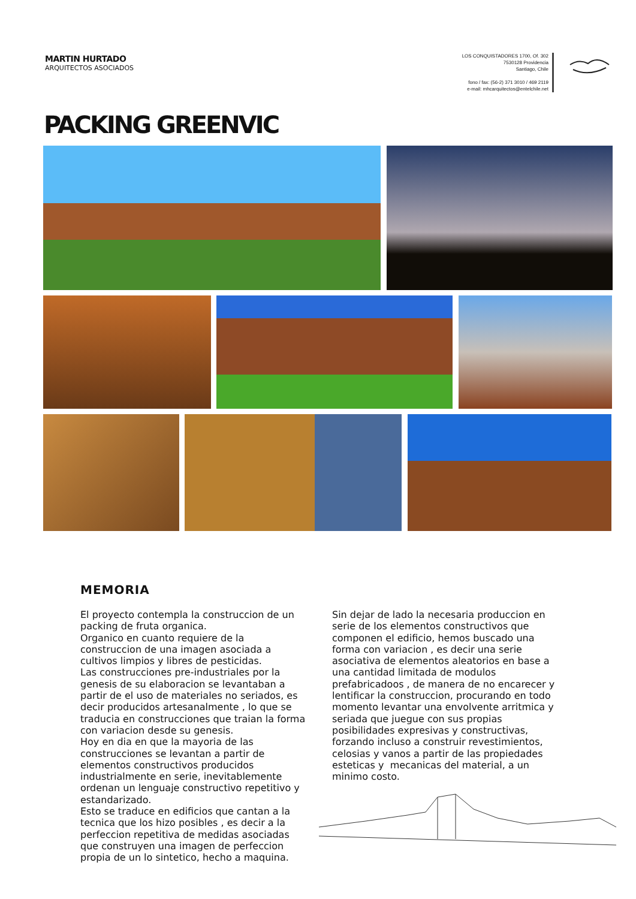MARTIN HURTADO
ARQUITECTOS ASOCIADOS
LOS CONQUISTADORES 1700, Of. 302
7530128 Providencia
Santiago, Chile
fono / fax: (56-2) 371 3010 / 469 2119
e-mail: mhcarquitectos@entelchile.net
PACKING GREENVIC
MEMORIA
El proyecto contempla la construccion de un packing de fruta organica.
Organico en cuanto requiere de la construccion de una imagen asociada a cultivos limpios y libres de pesticidas.
Las construcciones pre-industriales por la genesis de su elaboracion se levantaban a partir de el uso de materiales no seriados, es decir producidos artesanalmente , lo que se traducia en construcciones que traian la forma con variacion desde su genesis.
Hoy en dia en que la mayoria de las construcciones se levantan a partir de elementos constructivos producidos industrialmente en serie, inevitablemente ordenan un lenguaje constructivo repetitivo y estandarizado.
Esto se traduce en edificios que cantan a la tecnica que los hizo posibles , es decir a la perfeccion repetitiva de medidas asociadas que construyen una imagen de perfeccion propia de un lo sintetico, hecho a maquina.
Sin dejar de lado la necesaria produccion en serie de los elementos constructivos que componen el edificio, hemos buscado una forma con variacion , es decir una serie asociativa de elementos aleatorios en base a una cantidad limitada de modulos prefabricadoos , de manera de no encarecer y lentificar la construccion, procurando en todo momento levantar una envolvente arritmica y seriada que juegue con sus propias posibilidades expresivas y constructivas, forzando incluso a construir revestimientos, celosias y vanos a partir de las propiedades esteticas y mecanicas del material, a un minimo costo.